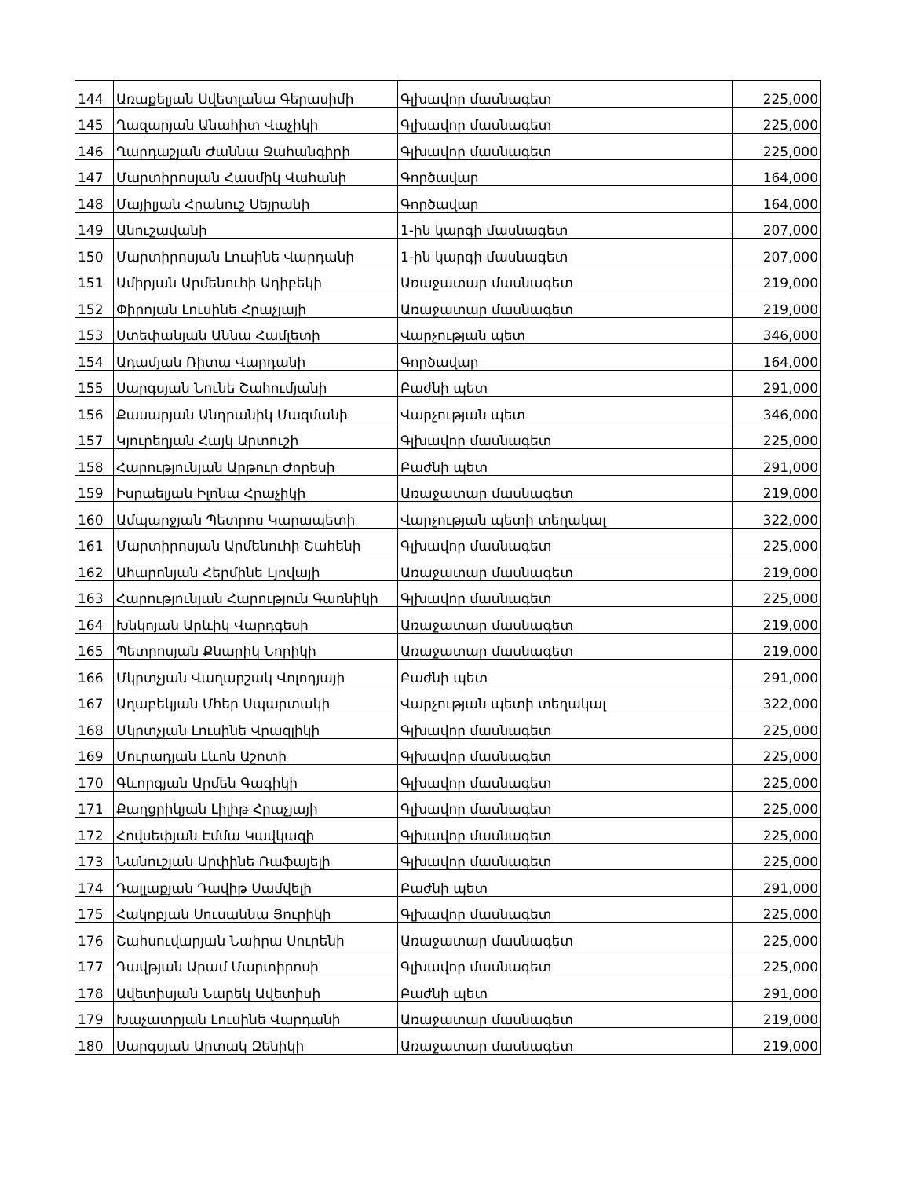| 144 | Առաքելյան Սվետլանա Գերասիմի | Գլխավոր մասնագետ | 225,000 |
| 145 | Ղազարյան Անահիտ Վաչիկի | Գլխավոր մասնագետ | 225,000 |
| 146 | Ղարդաշյան Ժաննա Ջահանգիրի | Գլխավոր մասնագետ | 225,000 |
| 147 | Մարտիրոսյան Հասմիկ Վահանի | Գործավար | 164,000 |
| 148 | Մայիլյան Հրանուշ Սեյրանի | Գործավար | 164,000 |
| 149 | Անուշավանի | 1-ին կարգի մասնագետ | 207,000 |
| 150 | Մարտիրոսյան Լուսինե Վարդանի | 1-ին կարգի մասնագետ | 207,000 |
| 151 | Ամիրյան Արմենուհի Ադիբեկի | Առաջատար մասնագետ | 219,000 |
| 152 | Փիրոյան Լուսինե Հրաչյայի | Առաջատար մասնագետ | 219,000 |
| 153 | Ստեփանյան Աննա Համլետի | Վարչության պետ | 346,000 |
| 154 | Ադամյան Ռիտա Վարդանի | Գործավար | 164,000 |
| 155 | Սարգսյան Նունե Շահումյանի | Բաժնի պետ | 291,000 |
| 156 | Քասարյան Անդրանիկ Մազմանի | Վարչության պետ | 346,000 |
| 157 | Կյուրեղյան Հայկ Արտուշի | Գլխավոր մասնագետ | 225,000 |
| 158 | Հարությունյան Արթուր Ժորեսի | Բաժնի պետ | 291,000 |
| 159 | Իսրաելյան Իլոնա Հրաչիկի | Առաջատար մասնագետ | 219,000 |
| 160 | Ամպարջյան Պետրոս Կարապետի | Վարչության պետի տեղակալ | 322,000 |
| 161 | Մարտիրոսյան Արմենուհի Շահենի | Գլխավոր մասնագետ | 225,000 |
| 162 | Ահարոնյան Հերմինե Լյովայի | Առաջատար մասնագետ | 219,000 |
| 163 | Հարությունյան Հարություն Գառնիկի | Գլխավոր մասնագետ | 225,000 |
| 164 | Խնկոյան Արևիկ Վարդգեսի | Առաջատար մասնագետ | 219,000 |
| 165 | Պետրոսյան Քնարիկ Նորիկի | Առաջատար մասնագետ | 219,000 |
| 166 | Մկրտչյան Վաղարշակ Վոլոդյայի | Բաժնի պետ | 291,000 |
| 167 | Աղաբեկյան Մհեր Սպարտակի | Վարչության պետի տեղակալ | 322,000 |
| 168 | Մկրտչյան Լուսինե Վրազլիկի | Գլխավոր մասնագետ | 225,000 |
| 169 | Մուրադյան Լևոն Աշոտի | Գլխավոր մասնագետ | 225,000 |
| 170 | Գևորգյան Արմեն Գագիկի | Գլխավոր մասնագետ | 225,000 |
| 171 | Քաղցրիկյան Լիլիթ Հրաչյայի | Գլխավոր մասնագետ | 225,000 |
| 172 | Հովսեփյան Էմմա Կավկազի | Գլխավոր մասնագետ | 225,000 |
| 173 | Նանուշյան Արփինե Ռաֆայելի | Գլխավոր մասնագետ | 225,000 |
| 174 | Դալլաքյան Դավիթ Սամվելի | Բաժնի պետ | 291,000 |
| 175 | Հակոբյան Սուսաննա Յուրիկի | Գլխավոր մասնագետ | 225,000 |
| 176 | Շահսուվարյան Նաիրա Սուրենի | Առաջատար մասնագետ | 225,000 |
| 177 | Դավթյան Արամ Մարտիրոսի | Գլխավոր մասնագետ | 225,000 |
| 178 | Ավետիսյան Նարեկ Ավետիսի | Բաժնի պետ | 291,000 |
| 179 | Խաչատրյան Լուսինե Վարդանի | Առաջատար մասնագետ | 219,000 |
| 180 | Սարգսյան Արտակ Զենիկի | Առաջատար մասնագետ | 219,000 |